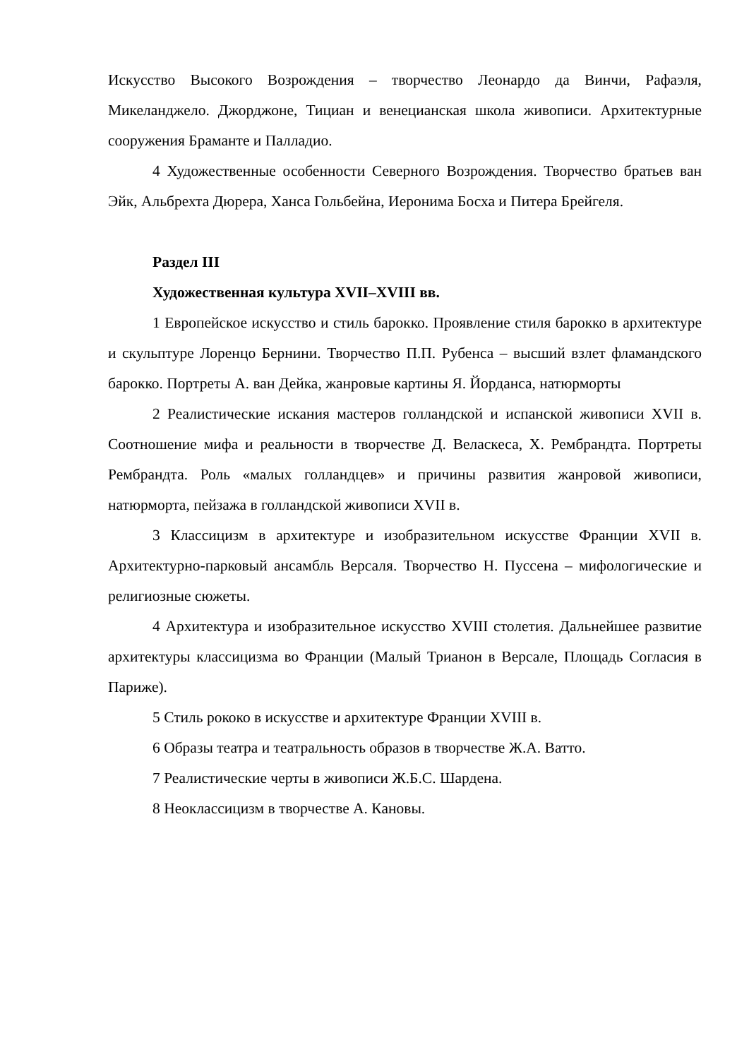Искусство Высокого Возрождения – творчество Леонардо да Винчи, Рафаэля, Микеланджело. Джорджоне, Тициан и венецианская школа живописи. Архитектурные сооружения Браманте и Палладио.
4 Художественные особенности Северного Возрождения. Творчество братьев ван Эйк, Альбрехта Дюрера, Ханса Гольбейна, Иеронима Босха и Питера Брейгеля.
Раздел III
Художественная культура XVII–XVIII вв.
1 Европейское искусство и стиль барокко. Проявление стиля барокко в архитектуре и скульптуре Лоренцо Бернини. Творчество П.П. Рубенса – высший взлет фламандского барокко. Портреты А. ван Дейка, жанровые картины Я. Йорданса, натюрморты
2 Реалистические искания мастеров голландской и испанской живописи XVII в. Соотношение мифа и реальности в творчестве Д. Веласкеса, Х. Рембрандта. Портреты Рембрандта. Роль «малых голландцев» и причины развития жанровой живописи, натюрморта, пейзажа в голландской живописи XVII в.
3 Классицизм в архитектуре и изобразительном искусстве Франции XVII в. Архитектурно-парковый ансамбль Версаля. Творчество Н. Пуссена – мифологические и религиозные сюжеты.
4 Архитектура и изобразительное искусство XVIII столетия. Дальнейшее развитие архитектуры классицизма во Франции (Малый Трианон в Версале, Площадь Согласия в Париже).
5 Стиль рококо в искусстве и архитектуре Франции XVIII в.
6 Образы театра и театральность образов в творчестве Ж.А. Ватто.
7 Реалистические черты в живописи Ж.Б.С. Шардена.
8 Неоклассицизм в творчестве А. Кановы.